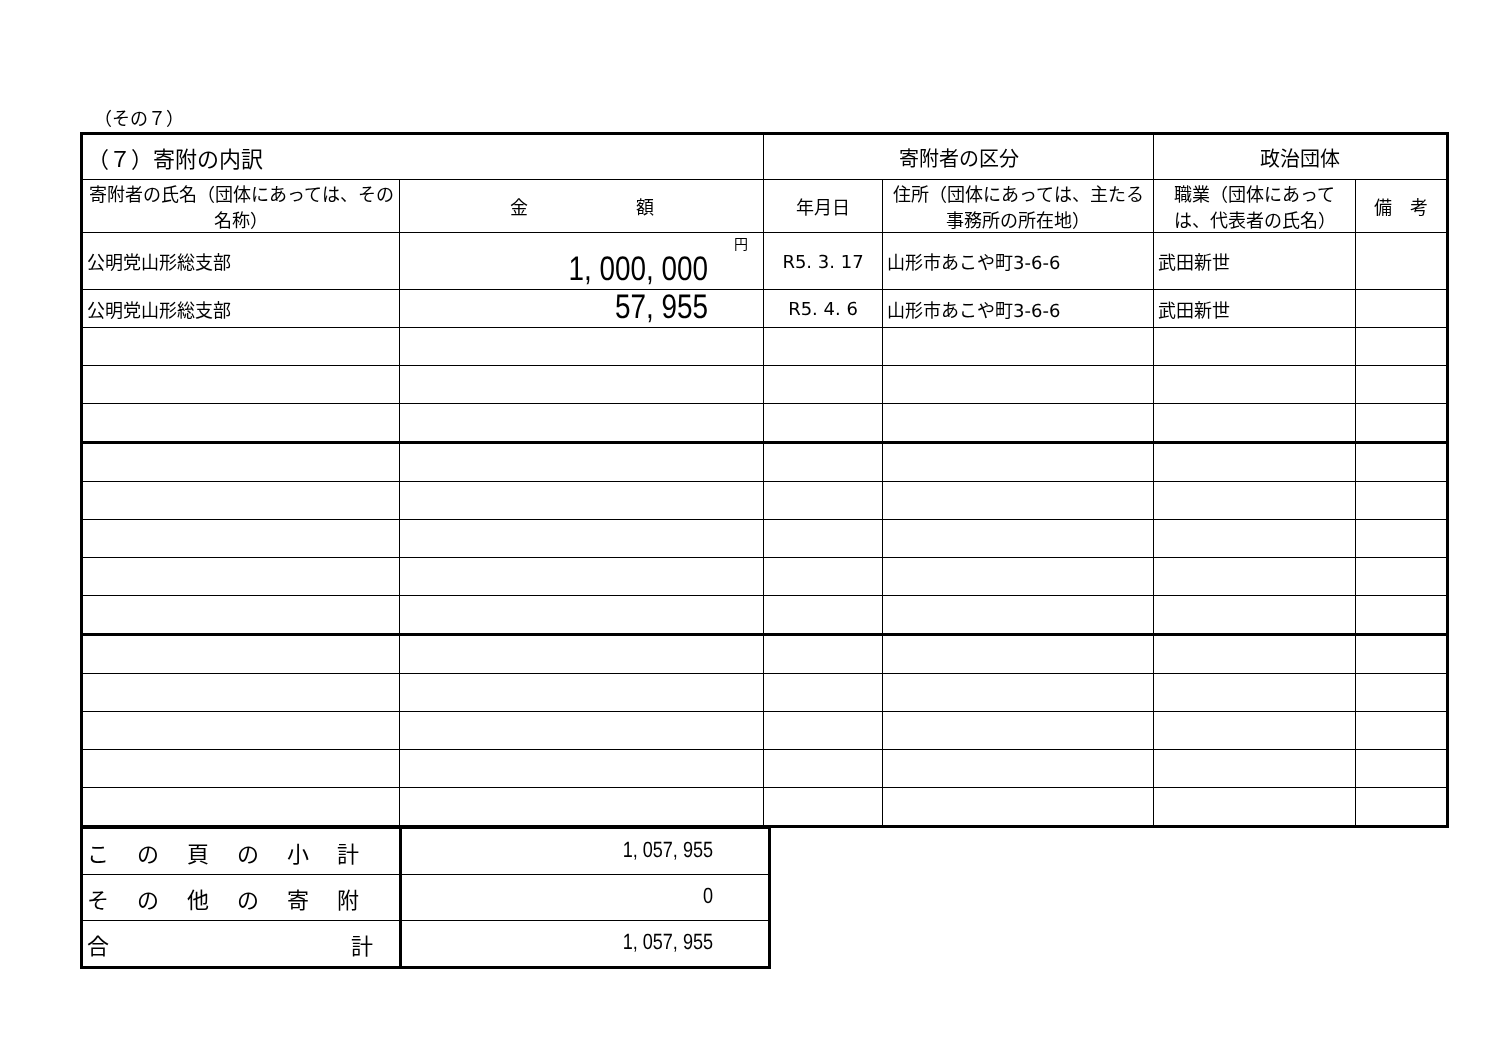（その７）
| （７）寄附の内訳 | | 寄附者の区分 | | 政治団体 | |
| --- | --- | --- | --- | --- | --- |
| 寄附者の氏名（団体にあっては、その名称） | 金 額 | 年月日 | 住所（団体にあっては、主たる事務所の所在地） | 職業（団体にあっては、代表者の氏名） | 備 考 |
| 公明党山形総支部 | 円 1, 000, 000 | R5. 3. 17 | 山形市あこや町3-6-6 | 武田新世 | |
| 公明党山形総支部 | 57, 955 | R5. 4. 6 | 山形市あこや町3-6-6 | 武田新世 | |
| この頁の小計 | 1, 057, 955 |
| その他の寄附 | 0 |
| 合 計 | 1, 057, 955 |